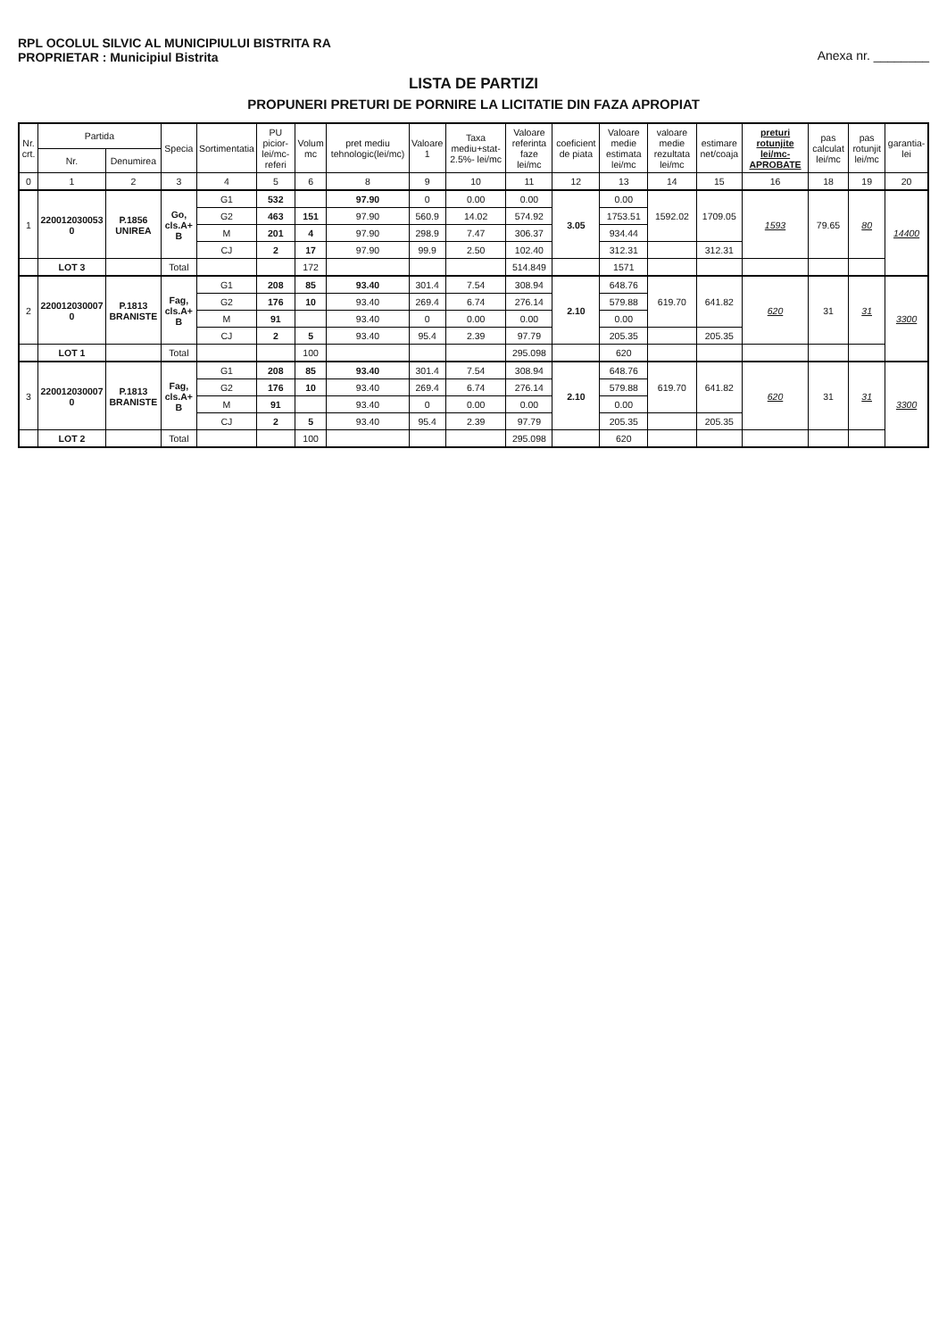RPL OCOLUL SILVIC AL MUNICIPIULUI BISTRITA RA
PROPRIETAR : Municipiul Bistrita
Anexa nr. ________
LISTA DE PARTIZI
PROPUNERI PRETURI DE PORNIRE LA LICITATIE DIN FAZA APROPIAT
| Nr. crt. | Partida | | Specia | Sortimentatia | PU picior- lei/mc- referi | Volum mc | pret mediu tehnologic(lei/mc) | Valoare 1 | Taxa mediu+stat-2.5%- lei/mc | Valoare referinta faze lei/mc | coeficient de piata | Valoare medie estimata lei/mc | valoare medie rezultata lei/mc | estimare net/coaja | preturi rotunjite lei/mc- APROBATE | pas calculat lei/mc | pas rotunjit lei/mc | garantia- lei |
| --- | --- | --- | --- | --- | --- | --- | --- | --- | --- | --- | --- | --- | --- | --- | --- | --- | --- | --- |
| | Nr. | Denumirea | | | | | | | | | | | | | | | | |
| 0 | 1 | 2 | 3 | 4 | 5 | 6 | 8 | 9 | 10 | 11 | 12 | 13 | 14 | 15 | 16 | 18 | 19 | 20 |
| 1 | 220012030053 0 | P.1856 UNIREA | Go, cls.A+ B | G1 | 532 | | 97.90 | 0 | 0.00 | 0.00 | 3.05 | 0.00 | 1592.02 | 1709.05 | 1593 | 79.65 | 80 | 14400 |
| | | | | G2 | 463 | 151 | 97.90 | 560.9 | 14.02 | 574.92 | | 1753.51 | | | | | | |
| | | | | M | 201 | 4 | 97.90 | 298.9 | 7.47 | 306.37 | | 934.44 | | | | | | |
| | | | | CJ | 2 | 17 | 97.90 | 99.9 | 2.50 | 102.40 | | 312.31 | | 312.31 | | | | |
| | LOT 3 | | Total | | | 172 | | | | 514.849 | | 1571 | | | | | | |
| 2 | 220012030007 0 | P.1813 BRANISTE | Fag, cls.A+ B | G1 | 208 | 85 | 93.40 | 301.4 | 7.54 | 308.94 | 2.10 | 648.76 | 619.70 | 641.82 | 620 | 31 | 31 | 3300 |
| | | | | G2 | 176 | 10 | 93.40 | 269.4 | 6.74 | 276.14 | | 579.88 | | | | | | |
| | | | | M | 91 | | 93.40 | 0 | 0.00 | 0.00 | | 0.00 | | | | | | |
| | | | | CJ | 2 | 5 | 93.40 | 95.4 | 2.39 | 97.79 | | 205.35 | | 205.35 | | | | |
| | LOT 1 | | Total | | | 100 | | | | 295.098 | | 620 | | | | | | |
| 3 | 220012030007 0 | P.1813 BRANISTE | Fag, cls.A+ B | G1 | 208 | 85 | 93.40 | 301.4 | 7.54 | 308.94 | 2.10 | 648.76 | 619.70 | 641.82 | 620 | 31 | 31 | 3300 |
| | | | | G2 | 176 | 10 | 93.40 | 269.4 | 6.74 | 276.14 | | 579.88 | | | | | | |
| | | | | M | 91 | | 93.40 | 0 | 0.00 | 0.00 | | 0.00 | | | | | | |
| | | | | CJ | 2 | 5 | 93.40 | 95.4 | 2.39 | 97.79 | | 205.35 | | 205.35 | | | | |
| | LOT 2 | | Total | | | 100 | | | | 295.098 | | 620 | | | | | | |